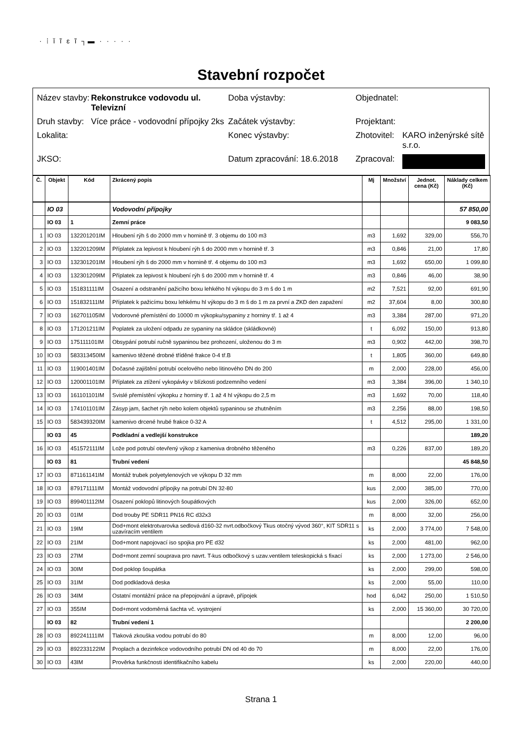· ⁞ ǐ ĩ ɛ ĩ ┐▬ · · · · ·
Stavební rozpočet
| Název stavby: | Rekonstrukce vodovodu ul. Televizní | Doba výstavby: | Objednatel: | |
| Druh stavby: | Více práce - vodovodní přípojky 2ks | Začátek výstavby: | Projektant: | |
| Lokalita: | | Konec výstavby: | Zhotovitel: | KARO inženýrské sítě s.r.o. |
| JKSO: | | Datum zpracování: 18.6.2018 | Zpracoval: | |
| Č. | Objekt | Kód | Zkrácený popis | Mj | Množství | Jednot. cena (Kč) | Náklady celkem (Kč) |
| --- | --- | --- | --- | --- | --- | --- | --- |
| | IO 03 | | Vodovodní přípojky | | | | 57 850,00 |
| | IO 03 | 1 | Zemní práce | | | | 9 083,50 |
| 1 | IO 03 | 132201201IM | Hloubení rýh š do 2000 mm v hornině tř. 3 objemu do 100 m3 | m3 | 1,692 | 329,00 | 556,70 |
| 2 | IO 03 | 132201209IM | Příplatek za lepivost k hloubení rýh š do 2000 mm v hornině tř. 3 | m3 | 0,846 | 21,00 | 17,80 |
| 3 | IO 03 | 132301201IM | Hloubení rýh š do 2000 mm v hornině tř. 4 objemu do 100 m3 | m3 | 1,692 | 650,00 | 1 099,80 |
| 4 | IO 03 | 132301209IM | Příplatek za lepivost k hloubení rýh š do 2000 mm v hornině tř. 4 | m3 | 0,846 | 46,00 | 38,90 |
| 5 | IO 03 | 151831111IM | Osazení a odstranění pažicího boxu lehkého hl výkopu do 3 m š do 1 m | m2 | 7,521 | 92,00 | 691,90 |
| 6 | IO 03 | 151832111IM | Příplatek k pažicímu boxu lehkému hl výkopu do 3 m š do 1 m za první a ZKD den zapažení | m2 | 37,604 | 8,00 | 300,80 |
| 7 | IO 03 | 162701105IM | Vodorovné přemístění do 10000 m výkopku/sypaniny z horniny tř. 1 až 4 | m3 | 3,384 | 287,00 | 971,20 |
| 8 | IO 03 | 171201211IM | Poplatek za uložení odpadu ze sypaniny na skládce (skládkovné) | t | 6,092 | 150,00 | 913,80 |
| 9 | IO 03 | 175111101IM | Obsypání potrubí ručně sypaninou bez prohození, uloženou do 3 m | m3 | 0,902 | 442,00 | 398,70 |
| 10 | IO 03 | 583313450IM | kamenivo těžené drobné tříděné frakce 0-4 tř.B | t | 1,805 | 360,00 | 649,80 |
| 11 | IO 03 | 119001401IM | Dočasné zajištění potrubí ocelového nebo litinového DN do 200 | m | 2,000 | 228,00 | 456,00 |
| 12 | IO 03 | 120001101IM | Příplatek za ztížení vykopávky v blízkosti podzemního vedení | m3 | 3,384 | 396,00 | 1 340,10 |
| 13 | IO 03 | 161101101IM | Svislé přemístění výkopku z horniny tř. 1 až 4 hl výkopu do 2,5 m | m3 | 1,692 | 70,00 | 118,40 |
| 14 | IO 03 | 174101101IM | Zásyp jam, šachet rýh nebo kolem objektů sypaninou se zhutněním | m3 | 2,256 | 88,00 | 198,50 |
| 15 | IO 03 | 583439320IM | kamenivo drcené hrubé frakce 0-32 A | t | 4,512 | 295,00 | 1 331,00 |
| | IO 03 | 45 | Podkladní a vedlejší konstrukce | | | | 189,20 |
| 16 | IO 03 | 451572111IM | Lože pod potrubí otevřený výkop z kameniva drobného těženého | m3 | 0,226 | 837,00 | 189,20 |
| | IO 03 | 81 | Trubní vedení | | | | 45 848,50 |
| 17 | IO 03 | 871161141IM | Montáž trubek polyetylenových ve výkopu D 32 mm | m | 8,000 | 22,00 | 176,00 |
| 18 | IO 03 | 879171111IM | Montáž vodovodní přípojky na potrubí DN 32-80 | kus | 2,000 | 385,00 | 770,00 |
| 19 | IO 03 | 899401112IM | Osazení poklopů litinových šoupátkových | kus | 2,000 | 326,00 | 652,00 |
| 20 | IO 03 | 01IM | Dod trouby PE SDR11 PN16 RC d32x3 | m | 8,000 | 32,00 | 256,00 |
| 21 | IO 03 | 19IM | Dod+mont elektrotvarovka sedlová d160-32 nvrt.odbočkový Tkus otočný vývod 360°, KIT SDR11 s uzavíracím ventilem | ks | 2,000 | 3 774,00 | 7 548,00 |
| 22 | IO 03 | 21IM | Dod+mont napojovací iso spojka pro PE d32 | ks | 2,000 | 481,00 | 962,00 |
| 23 | IO 03 | 27IM | Dod+mont zemní souprava pro navrt. T-kus odbočkový s uzav.ventilem teleskopická s fixací | ks | 2,000 | 1 273,00 | 2 546,00 |
| 24 | IO 03 | 30IM | Dod poklop šoupátka | ks | 2,000 | 299,00 | 598,00 |
| 25 | IO 03 | 31IM | Dod podkladová deska | ks | 2,000 | 55,00 | 110,00 |
| 26 | IO 03 | 34IM | Ostatní montážní práce na přepojování a úpravě, přípojek | hod | 6,042 | 250,00 | 1 510,50 |
| 27 | IO 03 | 355IM | Dod+mont vodoměrná šachta vč. vystrojení | ks | 2,000 | 15 360,00 | 30 720,00 |
| | IO 03 | 82 | Trubní vedení 1 | | | | 2 200,00 |
| 28 | IO 03 | 892241111IM | Tlaková zkouška vodou potrubí do 80 | m | 8,000 | 12,00 | 96,00 |
| 29 | IO 03 | 892233122IM | Proplach a dezinfekce vodovodního potrubí DN od 40 do 70 | m | 8,000 | 22,00 | 176,00 |
| 30 | IO 03 | 43IM | Prověrka funkčnosti identifikačního kabelu | ks | 2,000 | 220,00 | 440,00 |
Strana 1